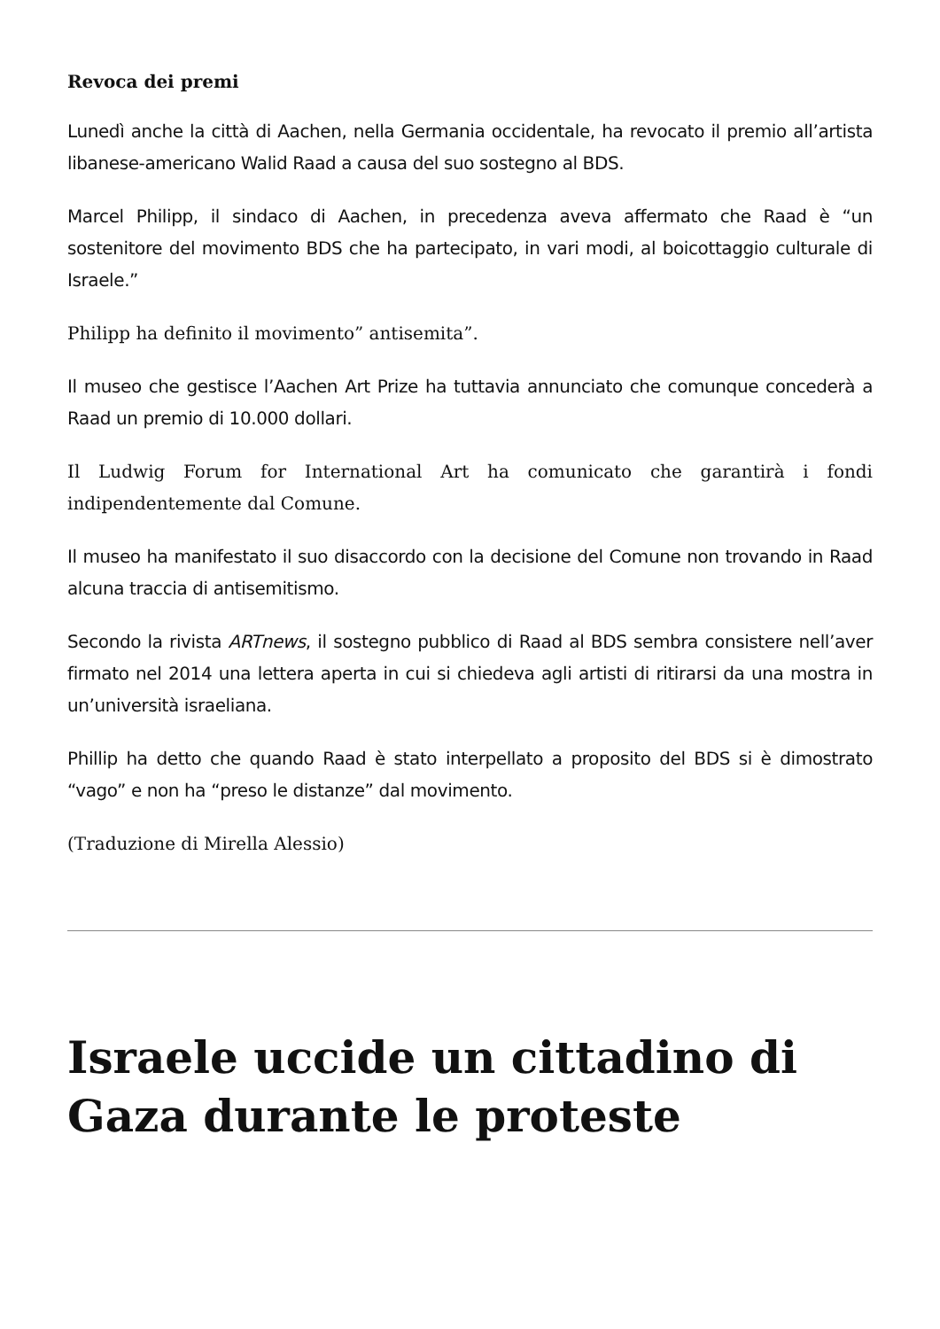Revoca dei premi
Lunedì anche la città di Aachen, nella Germania occidentale, ha revocato il premio all’artista libanese-americano Walid Raad a causa del suo sostegno al BDS.
Marcel Philipp, il sindaco di Aachen, in precedenza aveva affermato che Raad è “un sostenitore del movimento BDS che ha partecipato, in vari modi, al boicottaggio culturale di Israele.”
Philipp ha definito il movimento” antisemita”.
Il museo che gestisce l’Aachen Art Prize ha tuttavia annunciato che comunque concederà a Raad un premio di 10.000 dollari.
Il Ludwig Forum for International Art ha comunicato che garantirà i fondi indipendentemente dal Comune.
Il museo ha manifestato il suo disaccordo con la decisione del Comune non trovando in Raad alcuna traccia di antisemitismo.
Secondo la rivista ARTnews, il sostegno pubblico di Raad al BDS sembra consistere nell’aver firmato nel 2014 una lettera aperta in cui si chiedeva agli artisti di ritirarsi da una mostra in un’università israeliana.
Phillip ha detto che quando Raad è stato interpellato a proposito del BDS si è dimostrato “vago” e non ha “preso le distanze” dal movimento.
(Traduzione di Mirella Alessio)
Israele uccide un cittadino di Gaza durante le proteste